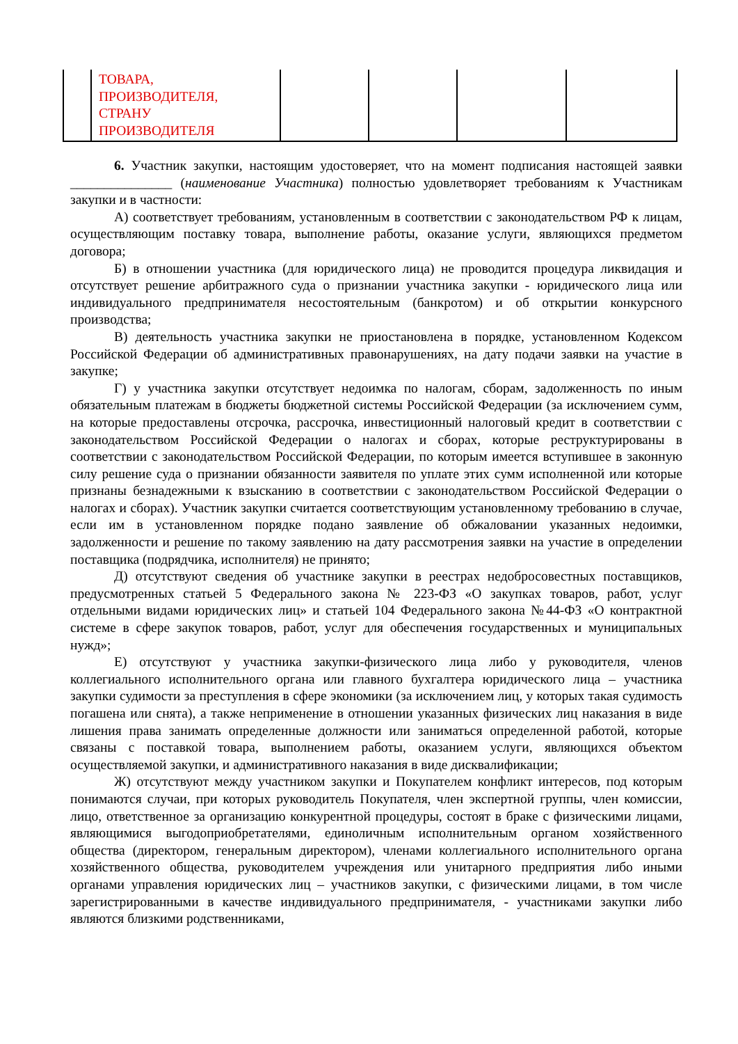| | ТОВАРА, ПРОИЗВОДИТЕЛЯ, СТРАНУ ПРОИЗВОДИТЕЛЯ | | | | |
6. Участник закупки, настоящим удостоверяет, что на момент подписания настоящей заявки _______________ (наименование Участника) полностью удовлетворяет требованиям к Участникам закупки и в частности:
А) соответствует требованиям, установленным в соответствии с законодательством РФ к лицам, осуществляющим поставку товара, выполнение работы, оказание услуги, являющихся предметом договора;
Б) в отношении участника (для юридического лица) не проводится процедура ликвидация и отсутствует решение арбитражного суда о признании участника закупки - юридического лица или индивидуального предпринимателя несостоятельным (банкротом) и об открытии конкурсного производства;
В) деятельность участника закупки не приостановлена в порядке, установленном Кодексом Российской Федерации об административных правонарушениях, на дату подачи заявки на участие в закупке;
Г) у участника закупки отсутствует недоимка по налогам, сборам, задолженность по иным обязательным платежам в бюджеты бюджетной системы Российской Федерации (за исключением сумм, на которые предоставлены отсрочка, рассрочка, инвестиционный налоговый кредит в соответствии с законодательством Российской Федерации о налогах и сборах, которые реструктурированы в соответствии с законодательством Российской Федерации, по которым имеется вступившее в законную силу решение суда о признании обязанности заявителя по уплате этих сумм исполненной или которые признаны безнадежными к взысканию в соответствии с законодательством Российской Федерации о налогах и сборах). Участник закупки считается соответствующим установленному требованию в случае, если им в установленном порядке подано заявление об обжаловании указанных недоимки, задолженности и решение по такому заявлению на дату рассмотрения заявки на участие в определении поставщика (подрядчика, исполнителя) не принято;
Д) отсутствуют сведения об участнике закупки в реестрах недобросовестных поставщиков, предусмотренных статьей 5 Федерального закона № 223-ФЗ «О закупках товаров, работ, услуг отдельными видами юридических лиц» и статьей 104 Федерального закона №44-ФЗ «О контрактной системе в сфере закупок товаров, работ, услуг для обеспечения государственных и муниципальных нужд»;
Е) отсутствуют у участника закупки-физического лица либо у руководителя, членов коллегиального исполнительного органа или главного бухгалтера юридического лица – участника закупки судимости за преступления в сфере экономики (за исключением лиц, у которых такая судимость погашена или снята), а также неприменение в отношении указанных физических лиц наказания в виде лишения права занимать определенные должности или заниматься определенной работой, которые связаны с поставкой товара, выполнением работы, оказанием услуги, являющихся объектом осуществляемой закупки, и административного наказания в виде дисквалификации;
Ж) отсутствуют между участником закупки и Покупателем конфликт интересов, под которым понимаются случаи, при которых руководитель Покупателя, член экспертной группы, член комиссии, лицо, ответственное за организацию конкурентной процедуры, состоят в браке с физическими лицами, являющимися выгодоприобретателями, единоличным исполнительным органом хозяйственного общества (директором, генеральным директором), членами коллегиального исполнительного органа хозяйственного общества, руководителем учреждения или унитарного предприятия либо иными органами управления юридических лиц – участников закупки, с физическими лицами, в том числе зарегистрированными в качестве индивидуального предпринимателя, - участниками закупки либо являются близкими родственниками,